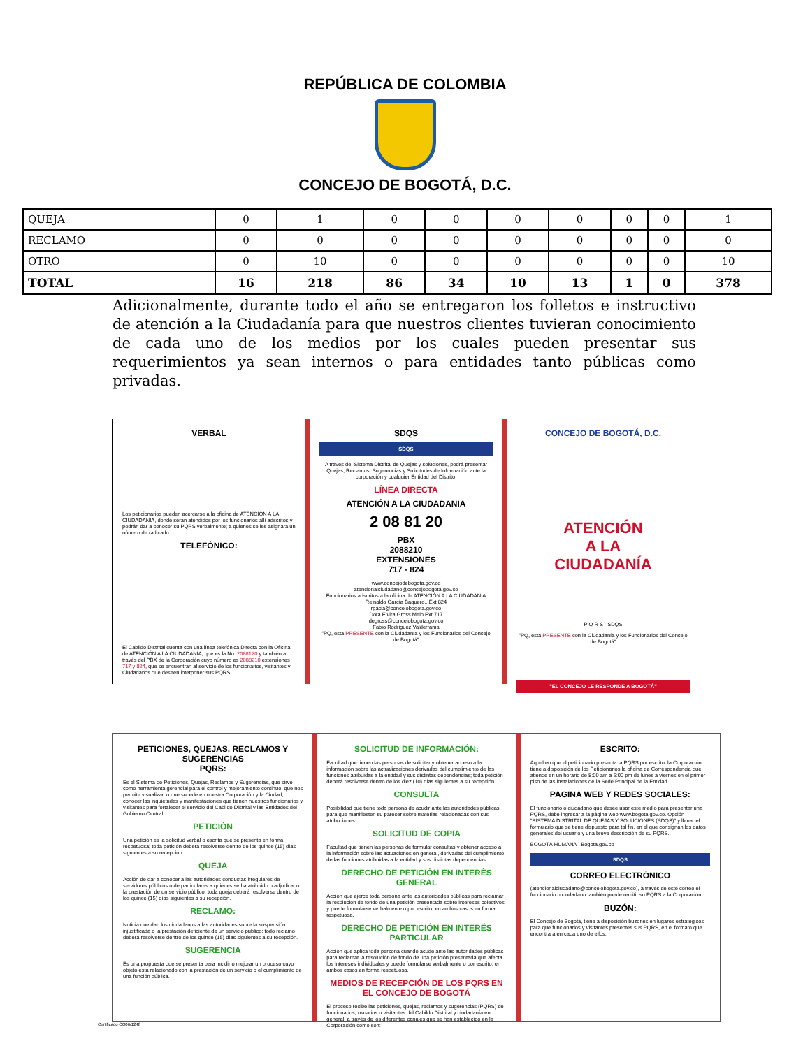REPÚBLICA DE COLOMBIA
CONCEJO DE BOGOTÁ, D.C.
| QUEJA | 0 | 1 | 0 | 0 | 0 | 0 | 0 | 0 | 1 |
| RECLAMO | 0 | 0 | 0 | 0 | 0 | 0 | 0 | 0 | 0 |
| OTRO | 0 | 10 | 0 | 0 | 0 | 0 | 0 | 0 | 10 |
| TOTAL | 16 | 218 | 86 | 34 | 10 | 13 | 1 | 0 | 378 |
Adicionalmente, durante todo el año se entregaron los folletos e instructivo de atención a la Ciudadanía para que nuestros clientes tuvieran conocimiento de cada uno de los medios por los cuales pueden presentar sus requerimientos ya sean internos o para entidades tanto públicas como privadas.
VERBAL
Los peticionarios pueden acercarse a la oficina de ATENCIÓN A LA CIUDADANIA, donde serán atendidos por los funcionarios allí adscritos y podrán dar a conocer su PQRS verbalmente; a quienes se les asignará un número de radicado.
TELEFÓNICO:
El Cabildo Distrital cuenta con una línea telefónica Directa con la Oficina de ATENCIÓN A LA CIUDADANIA, que es la No. 2088120 y también a través del PBX de la Corporación cuyo número es 2088210 extensiones 717 y 824, que se encuentran al servicio de los funcionarios, visitantes y Ciudadanos que deseen interponer sus PQRS.
SDQS
SDQS
A través del Sistema Distrital de Quejas y soluciones, podrá presentar Quejas, Reclamos, Sugerencias y Solicitudes de Información ante la corporación y cualquier Entidad del Distrito.
LÍNEA DIRECTA
ATENCIÓN A LA CIUDADANIA
2 08 81 20
PBX
2088210
EXTENSIONES
717 - 824
www.concejodebogota.gov.co
atencionalciudadano@concejobogota.gov.co
Funcionarios adscritos a la oficina de ATENCIÓN A LA CIUDADANIA
Reinaldo García Baquero...Ext 824
rgacia@concejobogota.gov.co
Dora Elvira Gross Melo Ext 717
degross@concejobogota.gov.co
Fabio Rodriguez Valderrama
"PQ, esta PRESENTE con la Ciudadanía y los Funcionarios del Concejo de Bogotá"
CONCEJO DE BOGOTÁ, D.C.
ATENCIÓN
A LA
CIUDADANÍA
P Q R S SDQS
"PQ, esta PRESENTE con la Ciudadanía y los Funcionarios del Concejo de Bogotá"
"EL CONCEJO LE RESPONDE A BOGOTÁ"
PETICIONES, QUEJAS, RECLAMOS Y SUGERENCIAS
PQRS:
Es el Sistema de Peticiones, Quejas, Reclamos y Sugerencias, que sirve como herramienta gerencial para el control y mejoramiento continuo, que nos permite visualizar lo que sucede en nuestra Corporación y la Ciudad, conocer las inquietudes y manifestaciones que tienen nuestros funcionarios y visitantes para fortalecer el servicio del Cabildo Distrital y las Entidades del Gobierno Central.
PETICIÓN
Una petición es la solicitud verbal o escrita que se presenta en forma respetuosa; toda petición deberá resolverse dentro de los quince (15) días siguientes a su recepción.
QUEJA
Acción de dar a conocer a las autoridades conductas irregulares de servidores públicos o de particulares a quienes se ha atribuido o adjudicado la prestación de un servicio público; toda queja deberá resolverse dentro de los quince (15) días siguientes a su recepción.
RECLAMO:
Noticia que dan los ciudadanos a las autoridades sobre la suspensión injustificada o la prestación deficiente de un servicio público; todo reclamo deberá resolverse dentro de los quince (15) días siguientes a su recepción.
SUGERENCIA
Es una propuesta que se presenta para incidir o mejorar un proceso cuyo objeto está relacionado con la prestación de un servicio o el cumplimiento de una función pública.
SOLICITUD DE INFORMACIÓN:
Facultad que tienen las personas de solicitar y obtener acceso a la información sobre las actualizaciones derivadas del cumplimiento de las funciones atribuidas a la entidad y sus distintas dependencias; toda petición deberá resolverse dentro de los diez (10) días siguientes a su recepción.
CONSULTA
Posibilidad que tiene toda persona de acudir ante las autoridades públicas para que manifiesten su parecer sobre materias relacionadas con sus atribuciones.
SOLICITUD DE COPIA
Facultad que tienen las personas de formular consultas y obtener acceso a la información sobre las actuaciones en general, derivadas del cumplimiento de las funciones atribuidas a la entidad y sus distintas dependencias.
DERECHO DE PETICIÓN EN INTERÉS GENERAL
Acción que ejerce toda persona ante las autoridades públicas para reclamar la resolución de fondo de una petición presentada sobre intereses colectivos y puede formularse verbalmente o por escrito, en ambos casos en forma respetuosa.
DERECHO DE PETICIÓN EN INTERÉS PARTICULAR
Acción que aplica toda persona cuando acude ante las autoridades públicas para reclamar la resolución de fondo de una petición presentada que afecta los intereses individuales y puede formularse verbalmente o por escrito, en ambos casos en forma respetuosa.
MEDIOS DE RECEPCIÓN DE LOS PQRS EN EL CONCEJO DE BOGOTÁ
El proceso recibe las peticiones, quejas, reclamos y sugerencias (PQRS) de funcionarios, usuarios o visitantes del Cabildo Distrital y ciudadanía en general, a través de los diferentes canales que se han establecido en la Corporación como son:
ESCRITO:
Aquel en que el peticionario presenta la PQRS por escrito, la Corporación tiene a disposición de los Peticionarios la oficina de Correspondencia que atiende en un horario de 8:00 am a 5:00 pm de lunes a viernes en el primer piso de las instalaciones de la Sede Principal de la Entidad.
PAGINA WEB Y REDES SOCIALES:
El funcionario o ciudadano que desee usar este medio para presentar una PQRS, debe ingresar a la página web www.bogota.gov.co. Opción "SISTEMA DISTRITAL DE QUEJAS Y SOLUCIONES (SDQS)" y llenar el formulario que se tiene dispuesto para tal fin, en el que consignan los datos generales del usuario y una breve descripción de su PQRS.
BOGOTÁ HUMANA Bogota.gov.co
SDQS
CORREO ELECTRÓNICO
(atencionalciudadano@concejobogota.gov.co), a través de este correo el funcionario o ciudadano también puede remitir su PQRS a la Corporación.
BUZÓN:
El Concejo de Bogotá, tiene a disposición buzones en lugares estratégicos para que funcionarios y visitantes presentes sus PQRS, en el formato que encontrará en cada uno de ellos.
Certificado CO06/1248